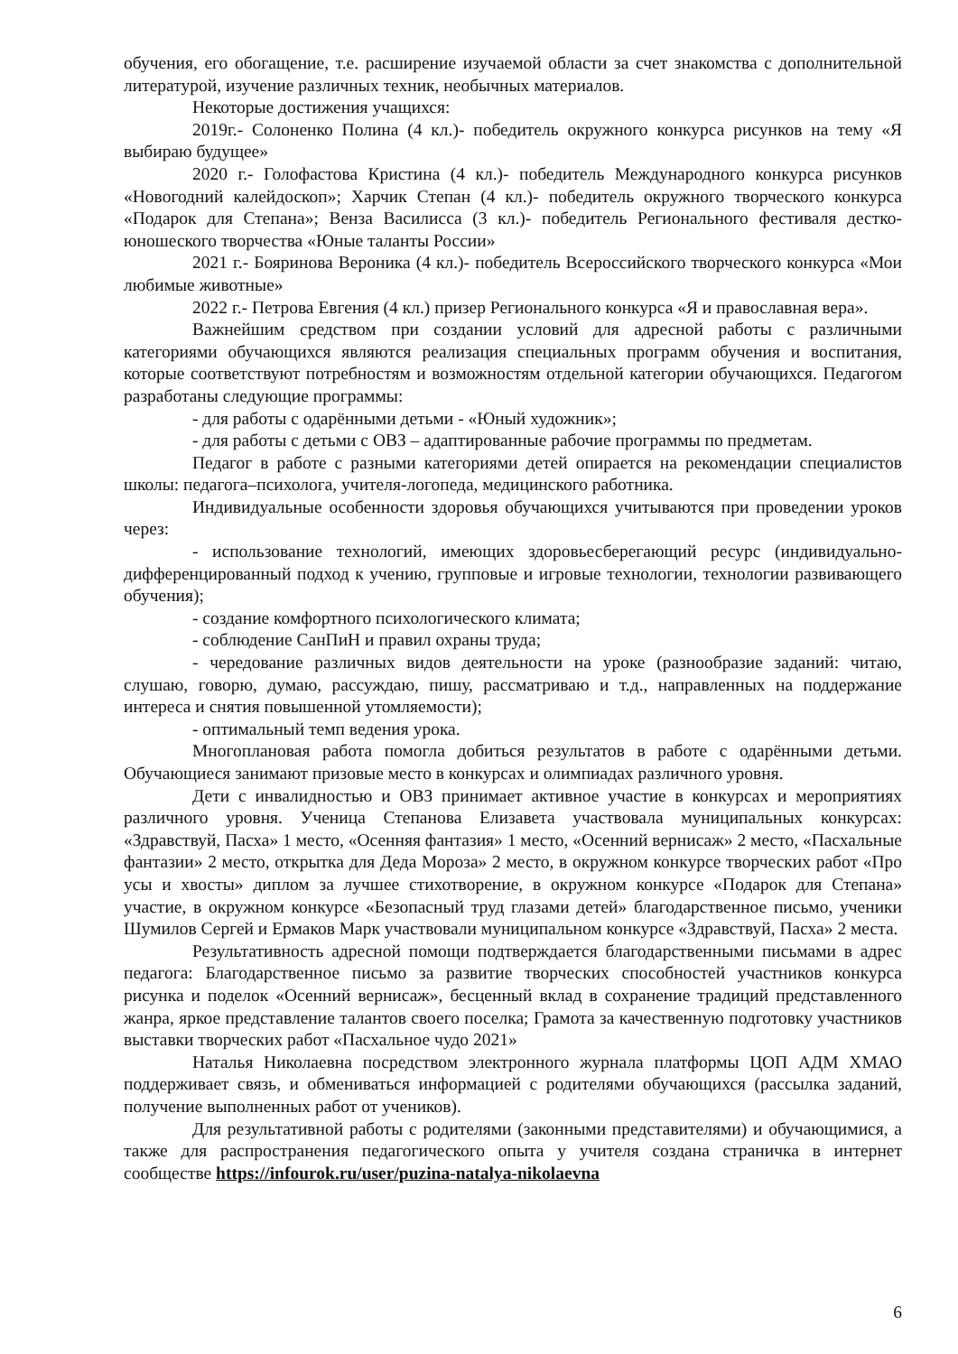обучения, его обогащение, т.е. расширение изучаемой области за счет знакомства с дополнительной литературой, изучение различных техник, необычных материалов.
Некоторые достижения учащихся:
2019г.- Солоненко Полина (4 кл.)- победитель окружного конкурса рисунков на тему «Я выбираю будущее»
2020 г.- Голофастова Кристина (4 кл.)- победитель Международного конкурса рисунков «Новогодний калейдоскоп»; Харчик Степан (4 кл.)- победитель окружного творческого конкурса «Подарок для Степана»; Венза Василисса (3 кл.)- победитель Регионального фестиваля дестко-юношеского творчества «Юные таланты России»
2021 г.- Бояринова Вероника (4 кл.)- победитель Всероссийского творческого конкурса «Мои любимые животные»
2022 г.- Петрова Евгения (4 кл.) призер Регионального конкурса «Я и православная вера».
Важнейшим средством при создании условий для адресной работы с различными категориями обучающихся являются реализация специальных программ обучения и воспитания, которые соответствуют потребностям и возможностям отдельной категории обучающихся. Педагогом разработаны следующие программы:
- для работы с одарёнными детьми - «Юный художник»;
- для работы с детьми с ОВЗ – адаптированные рабочие программы по предметам.
Педагог в работе с разными категориями детей опирается на рекомендации специалистов школы: педагога–психолога, учителя-логопеда, медицинского работника.
Индивидуальные особенности здоровья обучающихся учитываются при проведении уроков через:
- использование технологий, имеющих здоровьесберегающий ресурс (индивидуально-дифференцированный подход к учению, групповые и игровые технологии, технологии развивающего обучения);
- создание комфортного психологического климата;
- соблюдение СанПиН и правил охраны труда;
- чередование различных видов деятельности на уроке (разнообразие заданий: читаю, слушаю, говорю, думаю, рассуждаю, пишу, рассматриваю и т.д., направленных на поддержание интереса и снятия повышенной утомляемости);
- оптимальный темп ведения урока.
Многоплановая работа помогла добиться результатов в работе с одарёнными детьми. Обучающиеся занимают призовые место в конкурсах и олимпиадах различного уровня.
Дети с инвалидностью и ОВЗ принимает активное участие в конкурсах и мероприятиях различного уровня. Ученица Степанова Елизавета участвовала муниципальных конкурсах: «Здравствуй, Пасха» 1 место, «Осенняя фантазия» 1 место, «Осенний вернисаж» 2 место, «Пасхальные фантазии» 2 место, открытка для Деда Мороза» 2 место, в окружном конкурсе творческих работ «Про усы и хвосты» диплом за лучшее стихотворение, в окружном конкурсе «Подарок для Степана» участие, в окружном конкурсе «Безопасный труд глазами детей» благодарственное письмо, ученики Шумилов Сергей и Ермаков Марк участвовали муниципальном конкурсе «Здравствуй, Пасха» 2 места.
Результативность адресной помощи подтверждается благодарственными письмами в адрес педагога: Благодарственное письмо за развитие творческих способностей участников конкурса рисунка и поделок «Осенний вернисаж», бесценный вклад в сохранение традиций представленного жанра, яркое представление талантов своего поселка; Грамота за качественную подготовку участников выставки творческих работ «Пасхальное чудо 2021»
Наталья Николаевна посредством электронного журнала платформы ЦОП АДМ ХМАО поддерживает связь, и обмениваться информацией с родителями обучающихся (рассылка заданий, получение выполненных работ от учеников).
Для результативной работы с родителями (законными представителями) и обучающимися, а также для распространения педагогического опыта у учителя создана страничка в интернет сообществе https://infourok.ru/user/puzina-natalya-nikolaevna
6